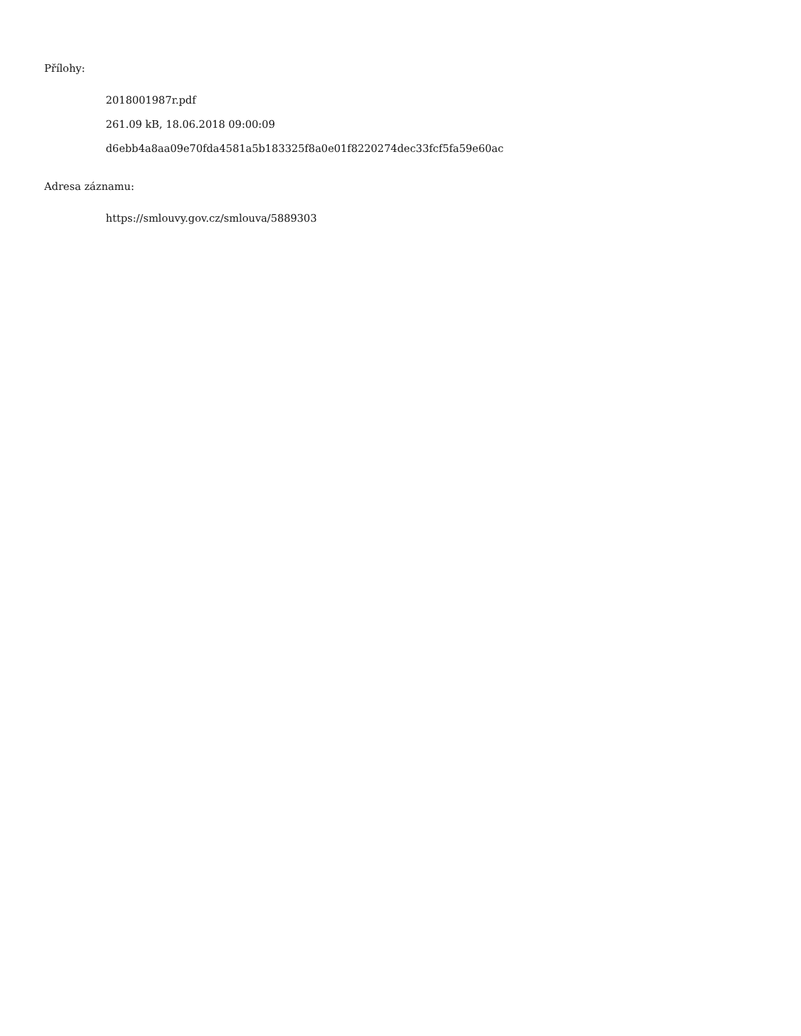Přílohy:
2018001987r.pdf
261.09 kB, 18.06.2018 09:00:09
d6ebb4a8aa09e70fda4581a5b183325f8a0e01f8220274dec33fcf5fa59e60ac
Adresa záznamu:
https://smlouvy.gov.cz/smlouva/5889303